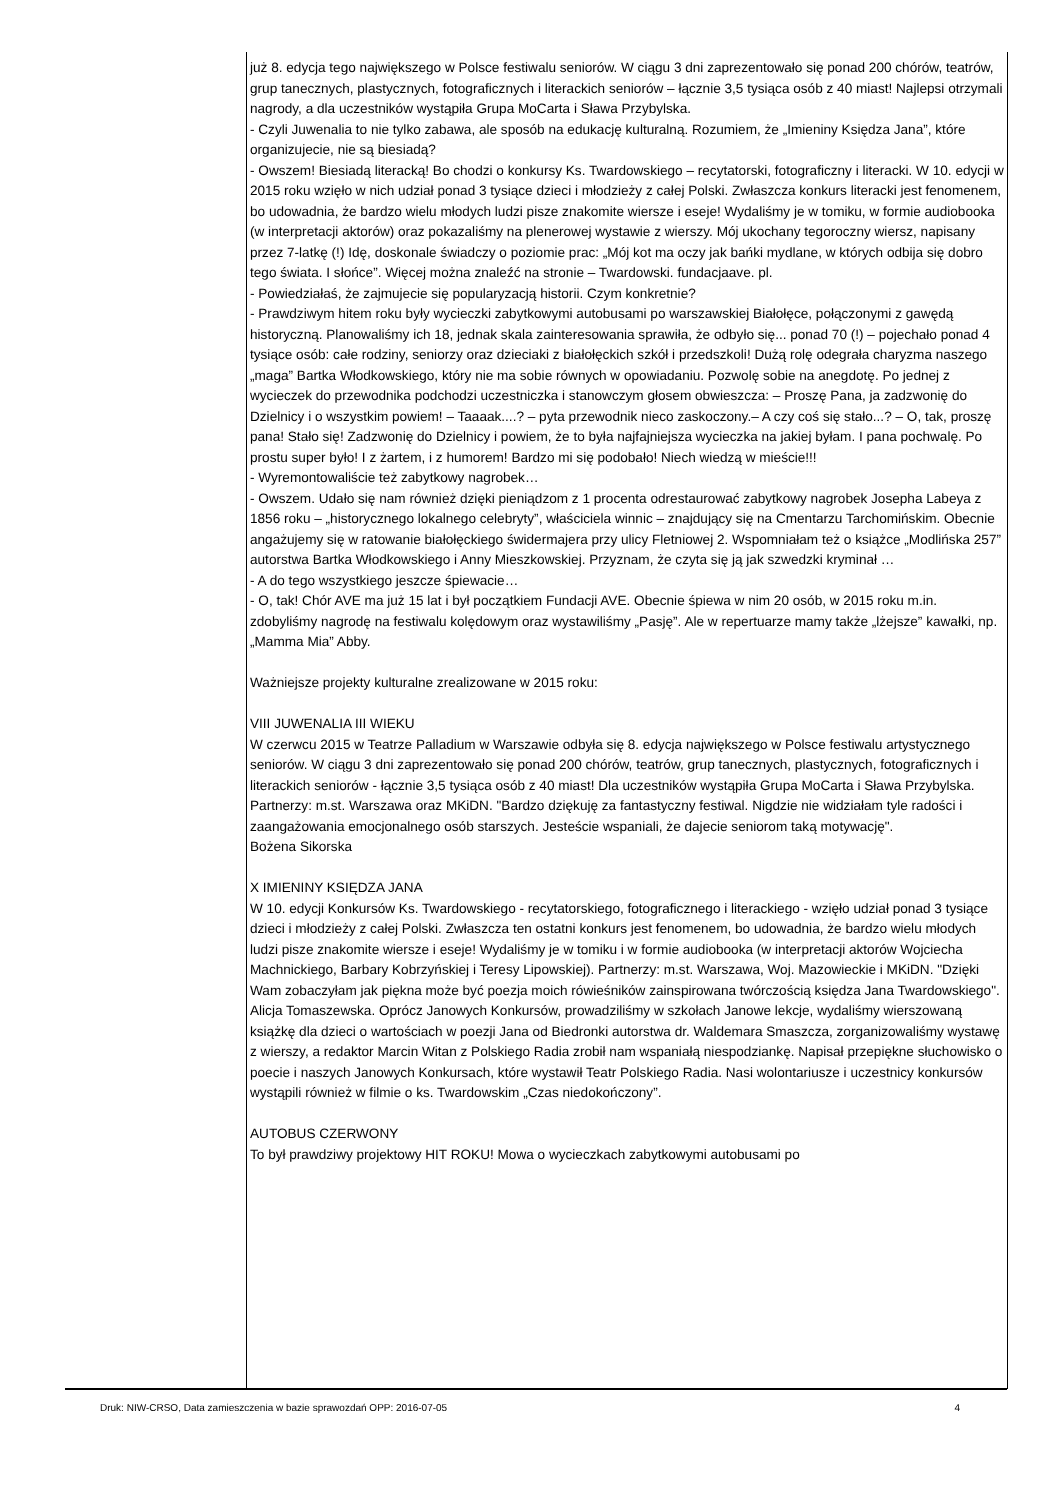już 8. edycja tego największego w Polsce festiwalu seniorów. W ciągu 3 dni zaprezentowało się ponad 200 chórów, teatrów, grup tanecznych, plastycznych, fotograficznych i literackich seniorów – łącznie 3,5 tysiąca osób z 40 miast! Najlepsi otrzymali nagrody, a dla uczestników wystąpiła Grupa MoCarta i Sława Przybylska.
- Czyli Juwenalia to nie tylko zabawa, ale sposób na edukację kulturalną. Rozumiem, że „Imieniny Księdza Jana”, które organizujecie, nie są biesiadą?
- Owszem! Biesiadą literacką! Bo chodzi o konkursy Ks. Twardowskiego – recytatorski, fotograficzny i literacki. W 10. edycji w 2015 roku wzięło w nich udział ponad 3 tysiące dzieci i młodzieży z całej Polski. Zwłaszcza konkurs literacki jest fenomenem, bo udowadnia, że bardzo wielu młodych ludzi pisze znakomite wiersze i eseje! Wydaliśmy je w tomiku, w formie audiobooka (w interpretacji aktorów) oraz pokazaliśmy na plenerowej wystawie z wierszy. Mój ukochany tegoroczny wiersz, napisany przez 7-latkę (!) Idę, doskonale świadczy o poziomie prac: „Mój kot ma oczy jak bańki mydlane, w których odbija się dobro tego świata. I słońce”. Więcej można znaleźć na stronie – Twardowski. fundacjaave. pl.
- Powiedziałaś, że zajmujecie się popularyzacją historii. Czym konkretnie?
- Prawdziwym hitem roku były wycieczki zabytkowymi autobusami po warszawskiej Białołęce, połączonymi z gawędą historyczną. Planowaliśmy ich 18, jednak skala zainteresowania sprawiła, że odbyło się... ponad 70 (!) – pojechało ponad 4 tysiące osób: całe rodziny, seniorzy oraz dzieciaki z białołęckich szkół i przedszkoli! Dużą rolę odegrała charyzma naszego „maga” Bartka Włodkowskiego, który nie ma sobie równych w opowiadaniu. Pozwolę sobie na anegdotę. Po jednej z wycieczek do przewodnika podchodzi uczestniczka i stanowczym głosem obwieszcza: – Proszę Pana, ja zadzwonię do Dzielnicy i o wszystkim powiem! – Taaaak....? – pyta przewodnik nieco zaskoczony.– A czy coś się stało...? – O, tak, proszę pana! Stało się! Zadzwonię do Dzielnicy i powiem, że to była najfajniejsza wycieczka na jakiej byłam. I pana pochwalę. Po prostu super było! I z żartem, i z humorem! Bardzo mi się podobało! Niech wiedzą w mieście!!!
- Wyremontowaliście też zabytkowy nagrobek…
- Owszem. Udało się nam również dzięki pieniądzom z 1 procenta odrestaurować zabytkowy nagrobek Josepha Labeya z 1856 roku – „historycznego lokalnego celebryty”, właściciela winnic – znajdujący się na Cmentarzu Tarchomińskim. Obecnie angażujemy się w ratowanie białołęckiego świdermajera przy ulicy Fletniowej 2. Wspomniałam też o książce „Modlińska 257” autorstwa Bartka Włodkowskiego i Anny Mieszkowskiej. Przyznam, że czyta się ją jak szwedzki kryminał …
- A do tego wszystkiego jeszcze śpiewacie…
- O, tak! Chór AVE ma już 15 lat i był początkiem Fundacji AVE. Obecnie śpiewa w nim 20 osób, w 2015 roku m.in. zdobyliśmy nagrodę na festiwalu kolędowym oraz wystawiliśmy „Pasję”. Ale w repertuarze mamy także „lżejsze” kawałki, np. „Mamma Mia” Abby.
Ważniejsze projekty kulturalne zrealizowane w 2015 roku:
VIII JUWENALIA III WIEKU
W czerwcu 2015 w Teatrze Palladium w Warszawie odbyła się 8. edycja największego w Polsce festiwalu artystycznego seniorów. W ciągu 3 dni zaprezentowało się ponad 200 chórów, teatrów, grup tanecznych, plastycznych, fotograficznych i literackich seniorów - łącznie 3,5 tysiąca osób z 40 miast! Dla uczestników wystąpiła Grupa MoCarta i Sława Przybylska. Partnerzy: m.st. Warszawa oraz MKiDN. "Bardzo dziękuję za fantastyczny festiwal. Nigdzie nie widziałam tyle radości i zaangażowania emocjonalnego osób starszych. Jesteście wspaniali, że dajecie seniorom taką motywację".
Bożena Sikorska
X IMIENINY KSIĘDZA JANA
W 10. edycji Konkursów Ks. Twardowskiego - recytatorskiego, fotograficznego i literackiego - wzięło udział ponad 3 tysiące dzieci i młodzieży z całej Polski. Zwłaszcza ten ostatni konkurs jest fenomenem, bo udowadnia, że bardzo wielu młodych ludzi pisze znakomite wiersze i eseje! Wydaliśmy je w tomiku i w formie audiobooka (w interpretacji aktorów Wojciecha Machnickiego, Barbary Kobrzyńskiej i Teresy Lipowskiej). Partnerzy: m.st. Warszawa, Woj. Mazowieckie i MKiDN. "Dzięki Wam zobaczyłam jak piękna może być poezja moich rówieśników zainspirowana twórczością księdza Jana Twardowskiego". Alicja Tomaszewska. Oprócz Janowych Konkursów, prowadziliśmy w szkołach Janowe lekcje, wydaliśmy wierszowaną książkę dla dzieci o wartościach w poezji Jana od Biedronki autorstwa dr. Waldemara Smaszcza, zorganizowaliśmy wystawę z wierszy, a redaktor Marcin Witan z Polskiego Radia zrobił nam wspaniałą niespodziankę. Napisał przepiękne słuchowisko o poecie i naszych Janowych Konkursach, które wystawił Teatr Polskiego Radia. Nasi wolontariusze i uczestnicy konkursów wystąpili również w filmie o ks. Twardowskim „Czas niedokończony”.
AUTOBUS CZERWONY
To był prawdziwy projektowy HIT ROKU! Mowa o wycieczkach zabytkowymi autobusami po
Druk: NIW-CRSO, Data zamieszczenia w bazie sprawozdań OPP: 2016-07-05 4